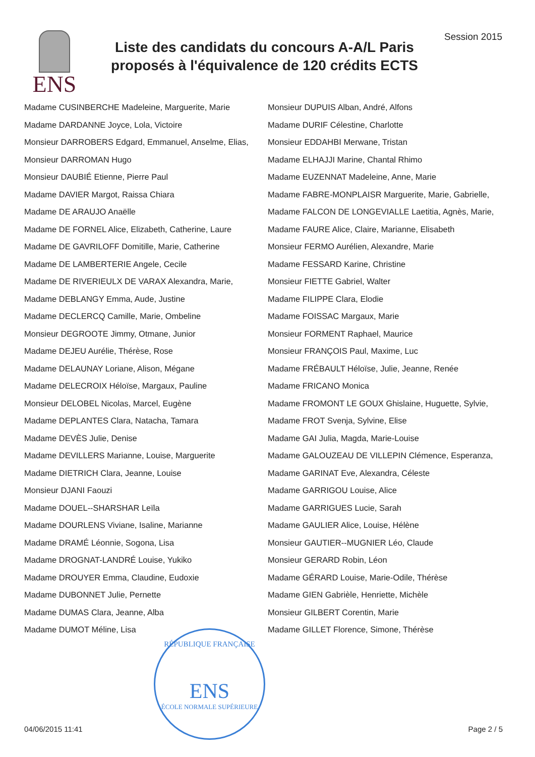ENS
Liste des candidats du concours A-A/L Paris
proposés à l'équivalence de 120 crédits ECTS
Session 2015
Madame CUSINBERCHE Madeleine, Marguerite, Marie
Madame DARDANNE Joyce, Lola, Victoire
Monsieur DARROBERS Edgard, Emmanuel, Anselme, Elias,
Monsieur DARROMAN Hugo
Monsieur DAUBIÉ Etienne, Pierre Paul
Madame DAVIER Margot, Raissa Chiara
Madame DE ARAUJO Anaëlle
Madame DE FORNEL Alice, Elizabeth, Catherine, Laure
Madame DE GAVRILOFF Domitille, Marie, Catherine
Madame DE LAMBERTERIE Angele, Cecile
Madame DE RIVERIEULX DE VARAX Alexandra, Marie,
Madame DEBLANGY Emma, Aude, Justine
Madame DECLERCQ Camille, Marie, Ombeline
Monsieur DEGROOTE Jimmy, Otmane, Junior
Madame DEJEU Aurélie, Thérèse, Rose
Madame DELAUNAY Loriane, Alison, Mégane
Madame DELECROIX Héloïse, Margaux, Pauline
Monsieur DELOBEL Nicolas, Marcel, Eugène
Madame DEPLANTES Clara, Natacha, Tamara
Madame DEVÈS Julie, Denise
Madame DEVILLERS Marianne, Louise, Marguerite
Madame DIETRICH Clara, Jeanne, Louise
Monsieur DJANI Faouzi
Madame DOUEL--SHARSHAR Leïla
Madame DOURLENS Viviane, Isaline, Marianne
Madame DRAMÉ Léonnie, Sogona, Lisa
Madame DROGNAT-LANDRÉ Louise, Yukiko
Madame DROUYER Emma, Claudine, Eudoxie
Madame DUBONNET Julie, Pernette
Madame DUMAS Clara, Jeanne, Alba
Madame DUMOT Méline, Lisa
Monsieur DUPUIS Alban, André, Alfons
Madame DURIF Célestine, Charlotte
Monsieur EDDAHBI Merwane, Tristan
Madame ELHAJJI Marine, Chantal Rhimo
Madame EUZENNAT Madeleine, Anne, Marie
Madame FABRE-MONPLAISR Marguerite, Marie, Gabrielle,
Madame FALCON DE LONGEVIALLE Laetitia, Agnès, Marie,
Madame FAURE Alice, Claire, Marianne, Elisabeth
Monsieur FERMO Aurélien, Alexandre, Marie
Madame FESSARD Karine, Christine
Monsieur FIETTE Gabriel, Walter
Madame FILIPPE Clara, Elodie
Madame FOISSAC Margaux, Marie
Monsieur FORMENT Raphael, Maurice
Monsieur FRANÇOIS Paul, Maxime, Luc
Madame FRÉBAULT Héloïse, Julie, Jeanne, Renée
Madame FRICANO Monica
Madame FROMONT LE GOUX Ghislaine, Huguette, Sylvie,
Madame FROT Svenja, Sylvine, Elise
Madame GAI Julia, Magda, Marie-Louise
Madame GALOUZEAU DE VILLEPIN Clémence, Esperanza,
Madame GARINAT Eve, Alexandra, Céleste
Madame GARRIGOU Louise, Alice
Madame GARRIGUES Lucie, Sarah
Madame GAULIER Alice, Louise, Hélène
Monsieur GAUTIER--MUGNIER Léo, Claude
Monsieur GERARD Robin, Léon
Madame GÉRARD Louise, Marie-Odile, Thérèse
Madame GIEN Gabrièle, Henriette, Michèle
Monsieur GILBERT Corentin, Marie
Madame GILLET Florence, Simone, Thérèse
RÉPUBLIQUE FRANÇAISE
ENS
ÉCOLE NORMALE SUPÉRIEURE
04/06/2015 11:41 Page 2 / 5